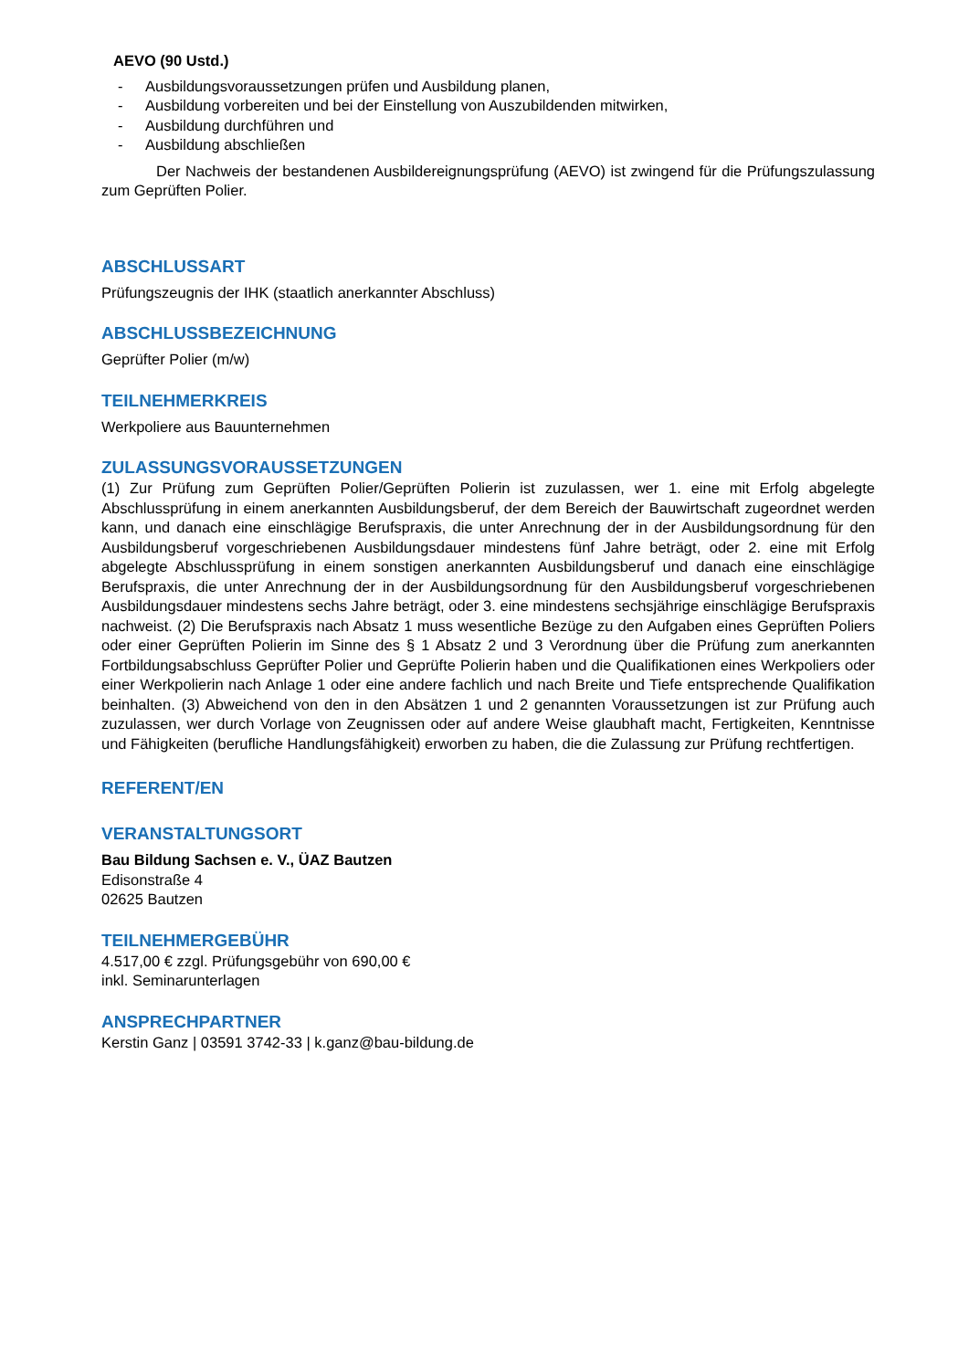AEVO (90 Ustd.)
- Ausbildungsvoraussetzungen prüfen und Ausbildung planen,
- Ausbildung vorbereiten und bei der Einstellung von Auszubildenden mitwirken,
- Ausbildung durchführen und
- Ausbildung abschließen
Der Nachweis der bestandenen Ausbildereignungsprüfung (AEVO) ist zwingend für die Prüfungszulassung zum Geprüften Polier.
ABSCHLUSSART
Prüfungszeugnis der IHK (staatlich anerkannter Abschluss)
ABSCHLUSSBEZEICHNUNG
Geprüfter Polier (m/w)
TEILNEHMERKREIS
Werkpoliere aus Bauunternehmen
ZULASSUNGSVORAUSSETZUNGEN
(1) Zur Prüfung zum Geprüften Polier/Geprüften Polierin ist zuzulassen, wer 1. eine mit Erfolg abgelegte Abschlussprüfung in einem anerkannten Ausbildungsberuf, der dem Bereich der Bauwirtschaft zugeordnet werden kann, und danach eine einschlägige Berufspraxis, die unter Anrechnung der in der Ausbildungsordnung für den Ausbildungsberuf vorgeschriebenen Ausbildungsdauer mindestens fünf Jahre beträgt, oder 2. eine mit Erfolg abgelegte Abschlussprüfung in einem sonstigen anerkannten Ausbildungsberuf und danach eine einschlägige Berufspraxis, die unter Anrechnung der in der Ausbildungsordnung für den Ausbildungsberuf vorgeschriebenen Ausbildungsdauer mindestens sechs Jahre beträgt, oder 3. eine mindestens sechsjährige einschlägige Berufspraxis nachweist. (2) Die Berufspraxis nach Absatz 1 muss wesentliche Bezüge zu den Aufgaben eines Geprüften Poliers oder einer Geprüften Polierin im Sinne des § 1 Absatz 2 und 3 Verordnung über die Prüfung zum anerkannten Fortbildungsabschluss Geprüfter Polier und Geprüfte Polierin haben und die Qualifikationen eines Werkpoliers oder einer Werkpolierin nach Anlage 1 oder eine andere fachlich und nach Breite und Tiefe entsprechende Qualifikation beinhalten. (3) Abweichend von den in den Absätzen 1 und 2 genannten Voraussetzungen ist zur Prüfung auch zuzulassen, wer durch Vorlage von Zeugnissen oder auf andere Weise glaubhaft macht, Fertigkeiten, Kenntnisse und Fähigkeiten (berufliche Handlungsfähigkeit) erworben zu haben, die die Zulassung zur Prüfung rechtfertigen.
REFERENT/EN
VERANSTALTUNGSORT
Bau Bildung Sachsen e. V., ÜAZ Bautzen
Edisonstraße 4
02625 Bautzen
TEILNEHMERGEBÜHR
4.517,00 € zzgl. Prüfungsgebühr von 690,00 €
inkl. Seminarunterlagen
ANSPRECHPARTNER
Kerstin Ganz | 03591 3742-33 | k.ganz@bau-bildung.de